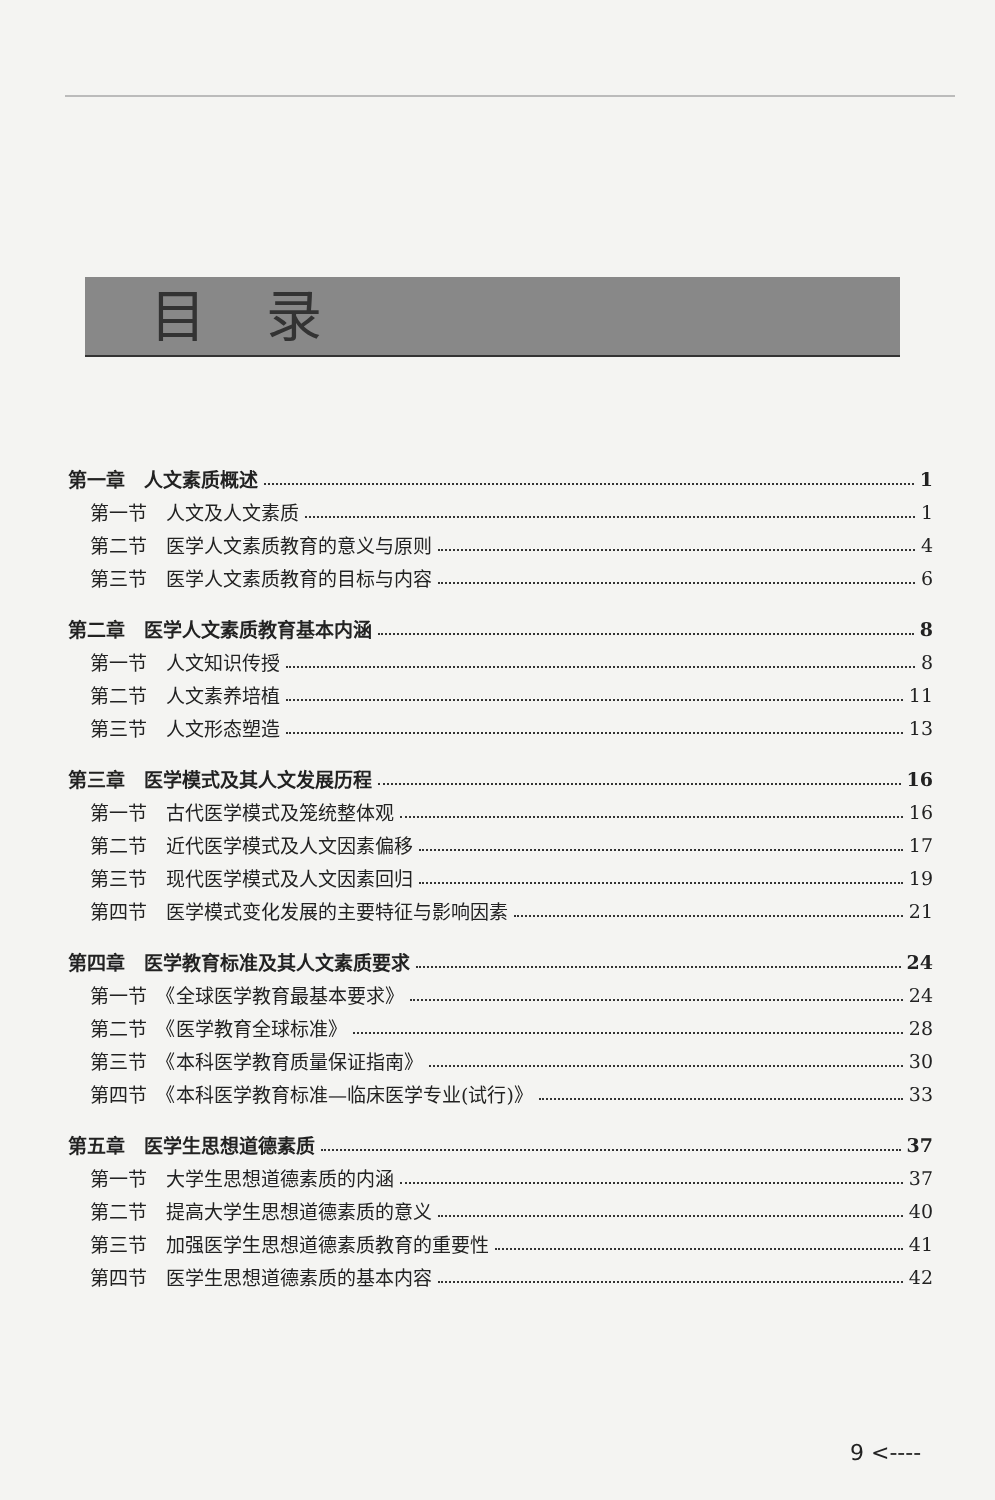目录
第一章　人文素质概述 1
第一节　人文及人文素质 1
第二节　医学人文素质教育的意义与原则 4
第三节　医学人文素质教育的目标与内容 6
第二章　医学人文素质教育基本内涵 8
第一节　人文知识传授 8
第二节　人文素养培植 11
第三节　人文形态塑造 13
第三章　医学模式及其人文发展历程 16
第一节　古代医学模式及笼统整体观 16
第二节　近代医学模式及人文因素偏移 17
第三节　现代医学模式及人文因素回归 19
第四节　医学模式变化发展的主要特征与影响因素 21
第四章　医学教育标准及其人文素质要求 24
第一节　《全球医学教育最基本要求》 24
第二节　《医学教育全球标准》 28
第三节　《本科医学教育质量保证指南》 30
第四节　《本科医学教育标准—临床医学专业(试行)》 33
第五章　医学生思想道德素质 37
第一节　大学生思想道德素质的内涵 37
第二节　提高大学生思想道德素质的意义 40
第三节　加强医学生思想道德素质教育的重要性 41
第四节　医学生思想道德素质的基本内容 42
9 <----